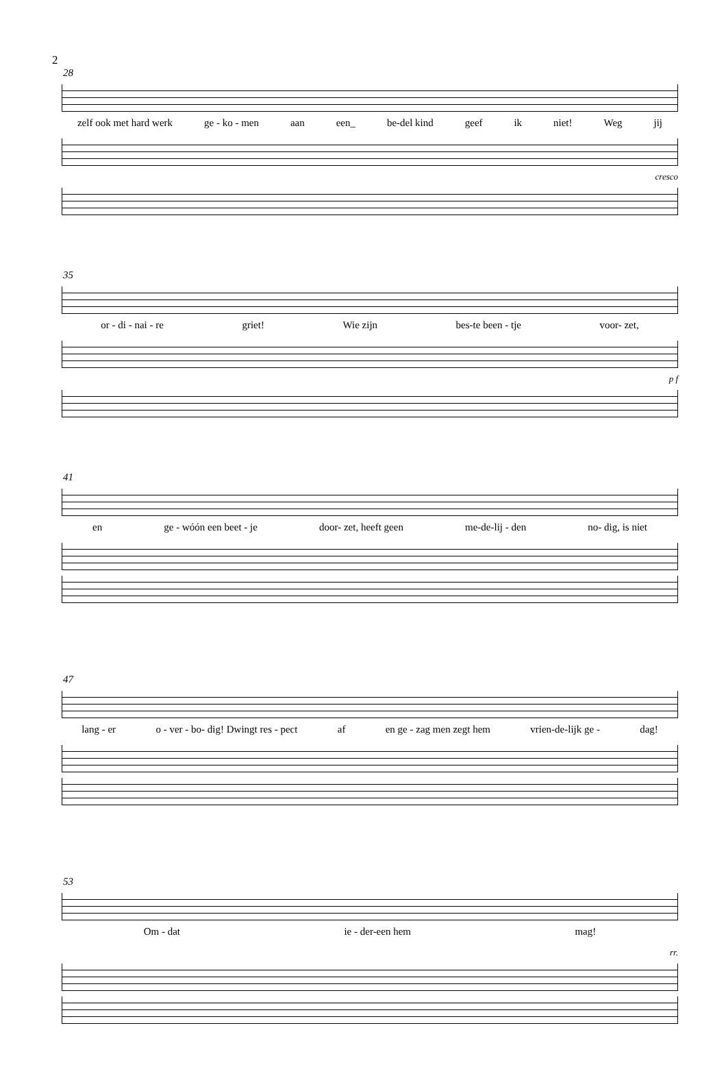2
28
zelf ook met hard werk ge - ko - men aan een_ be-del kind geef ik niet! Weg jij
cresco
35
or - di - nai - re griet! Wie zijn bes-te been - tje voor- zet,
p f
41
en ge - wóón een beet - je door- zet, heeft geen me-de-lij - den no- dig, is niet
47
lang - er o - ver - bo- dig! Dwingt res - pect af en ge - zag men zegt hem vrien-de-lijk ge - dag!
53
Om - dat ie - der-een hem mag!
rr.